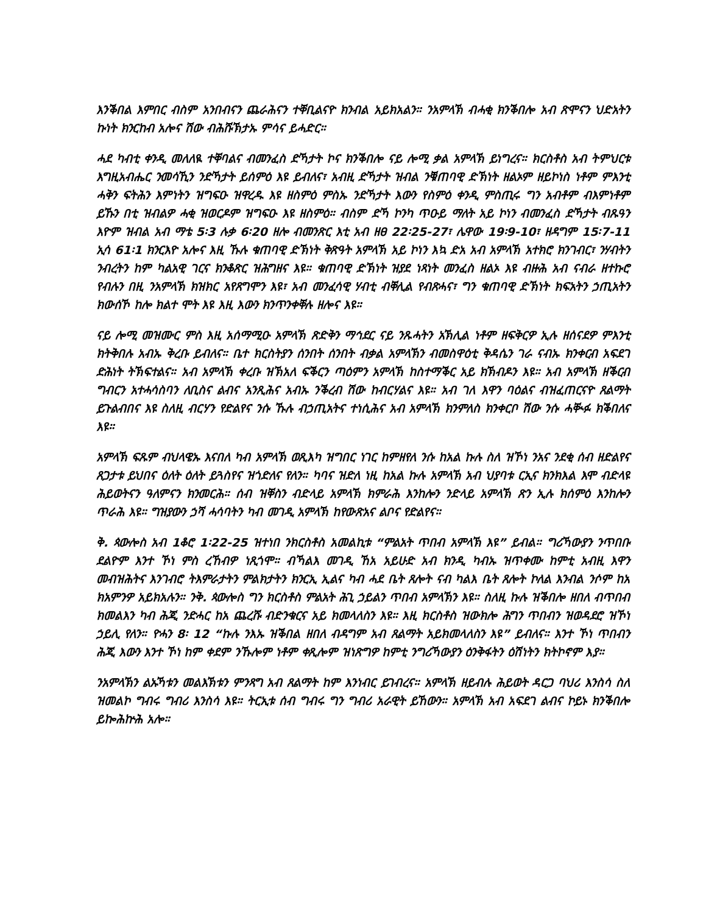እንቕበል እምበር ብስም አንበብናን ጨራሕናን ተቐቢልናዮ ክንብል አይክአልን። ንአምላኽ ብሓቂ ክንቕበሎ አብ ጽሞናን ህድአትን ኩነት ክንርከብ አሎና ሽው ብሕሹኽታኡ ምሳና ይሓድር።
ሓደ ካብቲ ቀንዲ መለለዪ ተቐባልና ብመንፈስ ድኻታት ኮና ክንቕበሎ ናይ ሎሚ ቃል አምላኽ ይነግረና። ክርስቶስ አብ ትምህርቱ እግዚአብሔር ንመሳኺን ንድኻታት ይሰምዕ እዩ ይብለና፣ አብዚ ድኻታት ዝብል ንቑጠባዊ ድኽነት ዘልኦም ዘይኮነስ ነቶም ምእንቲ ሓቅን ፍትሕን እምነትን ዝግፍዑ ዝዋረዱ እዩ ዘስምዕ ምስኡ ንድኻታት እውን የስምዕ ቀንዲ ምስጢሩ ግን አብቶም ብእምነቶም ይኹን በቲ ዝብልዎ ሓቂ ዝወርዶም ዝግፍዑ እዩ ዘስምዕ። ብስም ድኻ ኮንካ ጥዑይ ማለት አይ ኮነን ብመንፈስ ድኻታት ብጹዓን እዮም ዝብል አብ ማቴ 5፡3 ሉቃ 6፡20 ዘሎ ብመንጽር እቲ አብ ዘፀ 22፡25-27፣ ሌዋው 19፡9-10፣ ዘዳግም 15፡7-11 ኢሳ 61፡1 ክንርእዮ አሎና እዚ ኹሉ ቁጠባዊ ድኽነት ቅጽዓት አምላኽ አይ ኮነን እኳ ድአ አብ አምላኽ አተክሮ ክንገብር፣ ንሃብትን ንብረትን ከም ካልአዊ ገርና ክንቆጽር ዝሕግዘና እዩ። ቁጠባዊ ድኽነት ዝያደ ነጻነት መንፈስ ዘልኦ እዩ ብዙሕ አብ ናብራ ዘተኩሮ የብሉን በዚ ንአምላኽ ክዝክር አየጸግሞን እዩ፣ አብ መንፈሳዊ ሃብቲ ብቐሊል የብጽሓና፣ ግን ቁጠባዊ ድኽነት ክፍአትን ኃጢአትን ክውሰኾ ከሎ ክልተ ሞት እዩ እዚ እውን ክንጥንቀቐሉ ዘሎና እዩ።
ናይ ሎሚ መዝሙር ምስ እዚ አሰማሚዑ አምላኽ ጽድቅን ማኅደር ናይ ንጹሓትን አኽሊል ነቶም ዘፍቅርዎ ኢሉ ዘሰናደዎ ምእንቲ ክትቅበሉ አብኡ ቅረቡ ይብለና። ቤተ ክርስትያን ሰንበት ሰንበት ብቃል አምላኽን ብመስዋዕቲ ቅዳሴን ገራ ናብኡ ክንቀርብ አፍደገ ድሕነት ትኽፍተልና። አብ አምላኽ ቀረቡ ዝኽአለ ፍቕርን ጣዕምን አምላኽ ከስተማቕር አይ ክኽብዶን እዩ። አብ አምላኽ ዘቕርብ ግብርን አተሓሳስባን ለቢስና ልብና አንጺሕና አብኡ ንቕረብ ሽው ከብርሃልና እዩ። አብ ገለ እዋን ባዕልና ብዝፈጠርናዮ ጸልማት ይጉልብበና እዩ ስለዚ ብርሃን የድልየና ንሱ ኹሉ ብኃጢአትና ተነሲሕና አብ አምላኽ ክንምለስ ክንቀርቦ ሽው ንሱ ሓቚፉ ክቕበለና እዩ።
አምላኽ ፍጹም ብህላዌኡ እናበለ ካብ አምላኽ ወጺእካ ዝግበር ነገር ከምዘየለ ንሱ ከአል ኩሉ ስለ ዝኾነ ንአና ንደቂ ሰብ ዘድልየና ጸጋታቱ ይህበና ዕለት ዕለት ይጓስየና ዝጎድለና የለን። ካባና ዝድለ ነዚ ከአል ኩሉ አምላኽ አብ ህያባቱ ርኢና ክንክእል እሞ ብድላዩ ሕይወትናን ዓለምናን ክንመርሕ። ሰብ ዝቐስን ብድላይ አምላኽ ክምራሕ እንከሎን ንድላይ አምላኽ ጽን ኢሉ ክሰምዕ እንከሎን ጥራሕ እዩ። ግዝያውን ኃሻ ሓሳባትን ካብ መገዲ አምላኽ ከየውጽአና ልቦና የድልየና።
ቅ. ጳውሎስ አብ 1ቆሮ 1፡22-25 ዝተነበ ንክርስቶስ አመልኪቱ “ምልአት ጥበብ አምላኽ እዩ” ይብል። ግሪኻውያን ንጥበቡ ደልዮም እንተ ኾነ ምስ ረኸብዎ ነጺጎሞ። ብኻልእ መገዲ ኸአ አይሁድ አብ ክንዲ ካብኡ ዝጥቀሙ ከምቲ አብዚ እዋን መብዝሕትና እንገብሮ ትእምራታትን ምልክታትን ክንርኢ ኢልና ካብ ሓደ ቤት ጸሎት ናብ ካልእ ቤት ጸሎት ኮለል እንብል ንሶም ከአ ክአምንዎ አይክአሉን። ንቅ. ጳውሎስ ግን ክርስቶስ ምልአት ሕጊ ኃይልን ጥበብ አምላኽን እዩ። ስለዚ ኩሉ ዝቕበሎ ዘበለ ብጥበብ ክመልእን ካብ ሕጂ ንድሓር ከአ ጨረሹ ብድንቁርና አይ ክመላለስን እዩ። እዚ ክርስቶስ ዝውክሎ ሕግን ጥበብን ዝወዳደሮ ዝኾነ ኃይሊ የለን። ዮሓን 8፡ 12 “ኩሉ ንእኡ ዝቕበል ዘበለ ብዳግም አብ ጸልማት አይክመላለስን እዩ” ይብለና። እንተ ኾነ ጥበብን ሕጂ እውን እንተ ኾነ ከም ቀደም ንኹሎም ነቶም ቀጺሎም ዝነጽግዎ ከምቲ ንግሪኻውያን ዕንቅፋትን ዕሽነትን ክትኮኖም እያ።
ንአምላኽን ልኡኻቱን መልእኽቱን ምንጻግ አብ ጸልማት ከም እንነብር ይገብረና። አምላኽ ዘይብሉ ሕይወት ዳርጋ ባህሪ እንስሳ ስለ ዝመልኮ ግብሩ ግብሪ እንስሳ እዩ። ትርኢቱ ሰብ ግብሩ ግን ግብሪ አራዊት ይኸውን። አምላኽ አብ አፍደገ ልብና ኮይኑ ክንቕበሎ ይኰሕኵሕ አሎ።